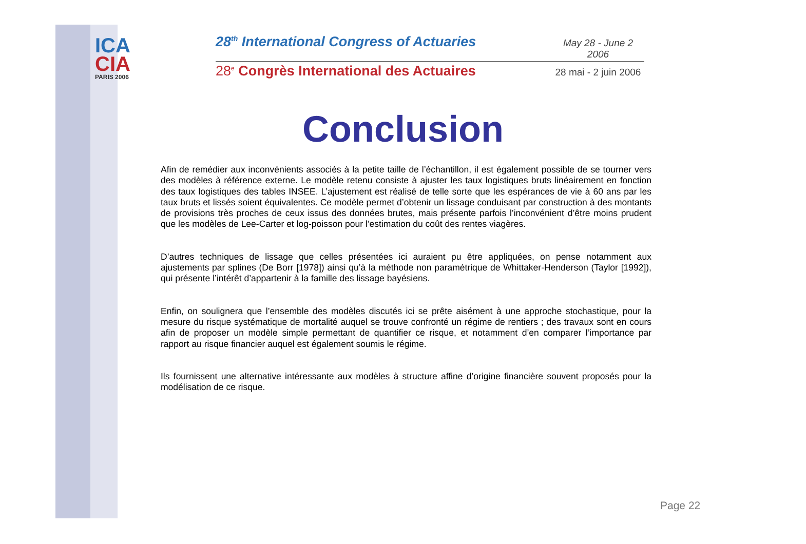ICA
CIA
PARIS 2006
28<sup>th</sup> International Congress of Actuaries May 28 - June 2 2006
28<sup>e</sup> Congrès International des Actuaires 28 mai - 2 juin 2006
Conclusion
Afin de remédier aux inconvénients associés à la petite taille de l’échantillon, il est également possible de se tourner vers des modèles à référence externe. Le modèle retenu consiste à ajuster les taux logistiques bruts linéairement en fonction des taux logistiques des tables INSEE. L’ajustement est réalisé de telle sorte que les espérances de vie à 60 ans par les taux bruts et lissés soient équivalentes. Ce modèle permet d’obtenir un lissage conduisant par construction à des montants de provisions très proches de ceux issus des données brutes, mais présente parfois l’inconvénient d’être moins prudent que les modèles de Lee-Carter et log-poisson pour l’estimation du coût des rentes viagères.
D’autres techniques de lissage que celles présentées ici auraient pu être appliquées, on pense notamment aux ajustements par splines (De Borr [1978]) ainsi qu’à la méthode non paramétrique de Whittaker-Henderson (Taylor [1992]), qui présente l’intérêt d’appartenir à la famille des lissage bayésiens.
Enfin, on soulignera que l’ensemble des modèles discutés ici se prête aisément à une approche stochastique, pour la mesure du risque systématique de mortalité auquel se trouve confronté un régime de rentiers ; des travaux sont en cours afin de proposer un modèle simple permettant de quantifier ce risque, et notamment d’en comparer l’importance par rapport au risque financier auquel est également soumis le régime.
Ils fournissent une alternative intéressante aux modèles à structure affine d’origine financière souvent proposés pour la modélisation de ce risque.
Page 22